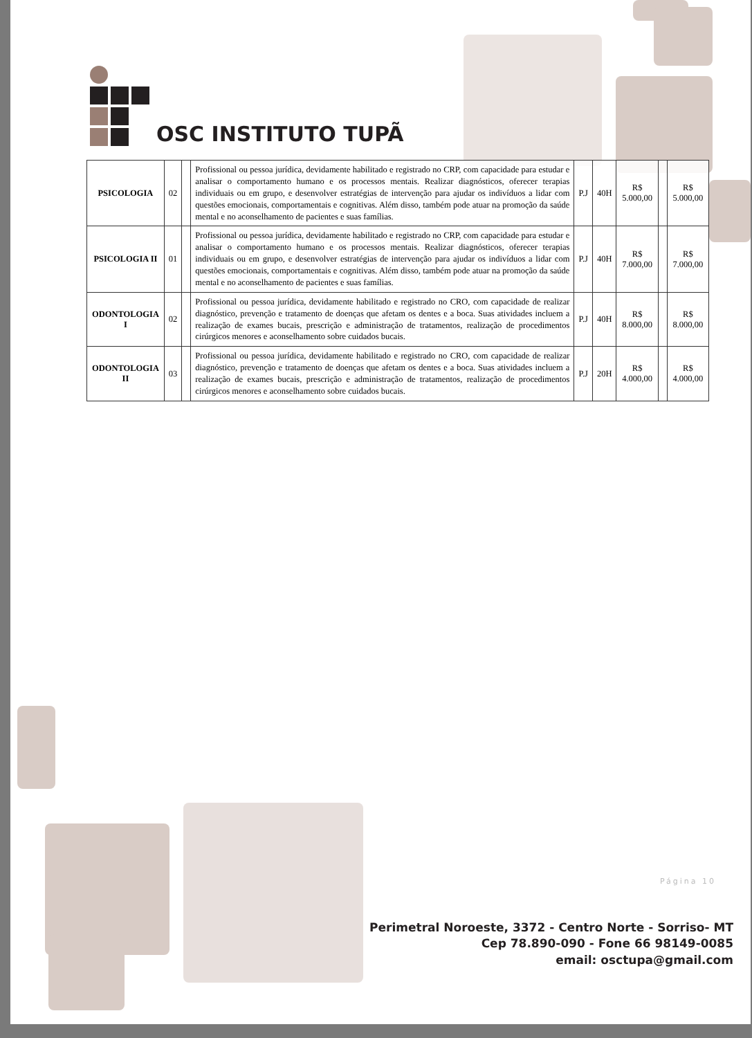OSC INSTITUTO TUPÃ
| PSICOLOGIA | 02 | | Profissional ou pessoa jurídica, devidamente habilitado e registrado no CRP, com capacidade para estudar e analisar o comportamento humano e os processos mentais. Realizar diagnósticos, oferecer terapias individuais ou em grupo, e desenvolver estratégias de intervenção para ajudar os indivíduos a lidar com questões emocionais, comportamentais e cognitivas. Além disso, também pode atuar na promoção da saúde mental e no aconselhamento de pacientes e suas famílias. | P.J | 40H | R$ 5.000,00 | | R$ 5.000,00 |
| PSICOLOGIA II | 01 | | Profissional ou pessoa jurídica, devidamente habilitado e registrado no CRP, com capacidade para estudar e analisar o comportamento humano e os processos mentais. Realizar diagnósticos, oferecer terapias individuais ou em grupo, e desenvolver estratégias de intervenção para ajudar os indivíduos a lidar com questões emocionais, comportamentais e cognitivas. Além disso, também pode atuar na promoção da saúde mental e no aconselhamento de pacientes e suas famílias. | P.J | 40H | R$ 7.000,00 | | R$ 7.000,00 |
| ODONTOLOGIA I | 02 | | Profissional ou pessoa jurídica, devidamente habilitado e registrado no CRO, com capacidade de realizar diagnóstico, prevenção e tratamento de doenças que afetam os dentes e a boca. Suas atividades incluem a realização de exames bucais, prescrição e administração de tratamentos, realização de procedimentos cirúrgicos menores e aconselhamento sobre cuidados bucais. | P.J | 40H | R$ 8.000,00 | | R$ 8.000,00 |
| ODONTOLOGIA II | 03 | | Profissional ou pessoa jurídica, devidamente habilitado e registrado no CRO, com capacidade de realizar diagnóstico, prevenção e tratamento de doenças que afetam os dentes e a boca. Suas atividades incluem a realização de exames bucais, prescrição e administração de tratamentos, realização de procedimentos cirúrgicos menores e aconselhamento sobre cuidados bucais. | P.J | 20H | R$ 4.000,00 | | R$ 4.000,00 |
Página 10
Perimetral Noroeste, 3372 - Centro Norte - Sorriso- MT
Cep 78.890-090 - Fone 66 98149-0085
email: osctupa@gmail.com